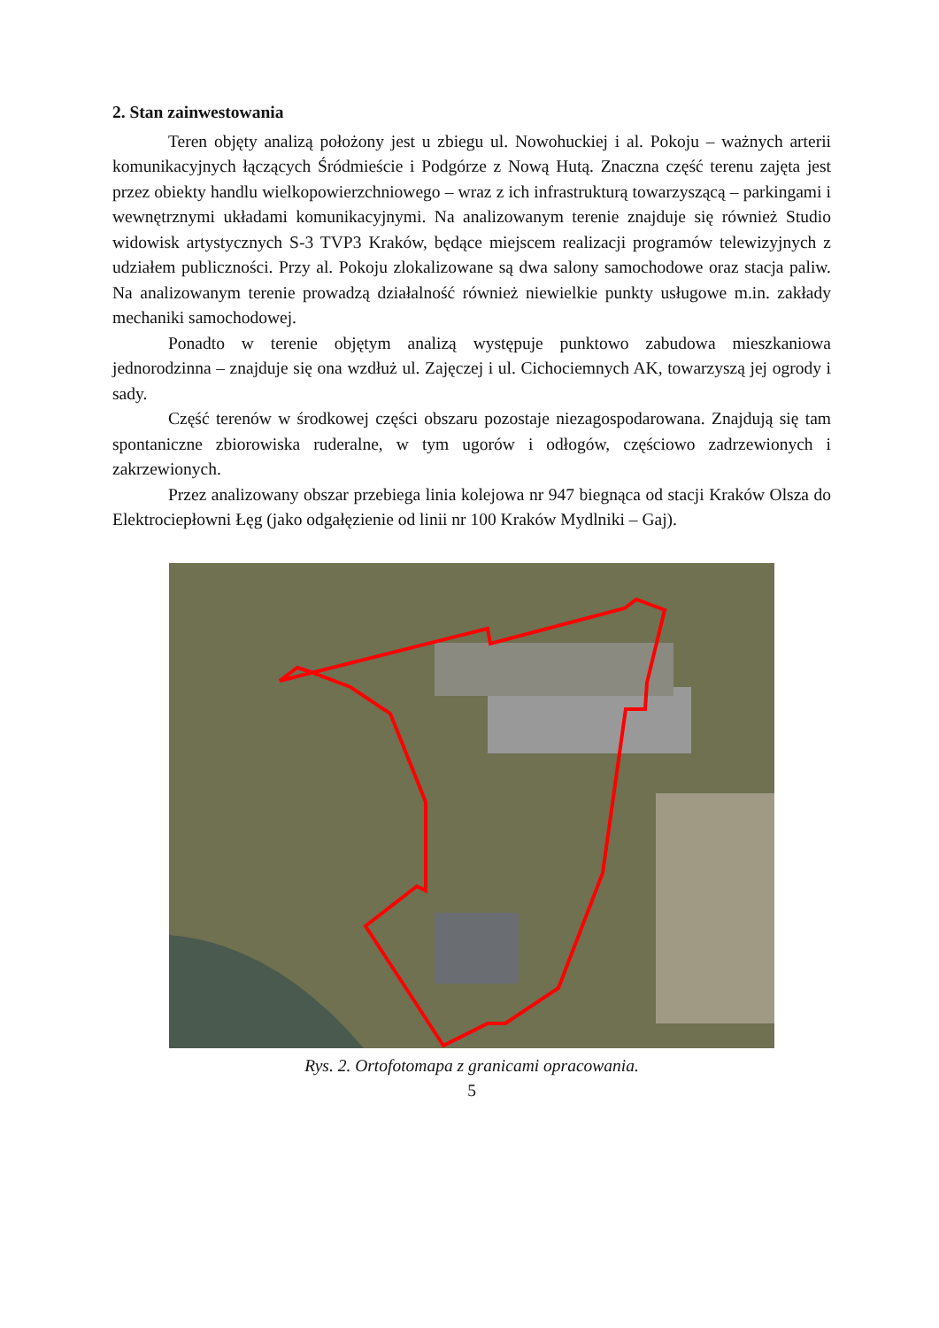2. Stan zainwestowania
Teren objęty analizą położony jest u zbiegu ul. Nowohuckiej i al. Pokoju – ważnych arterii komunikacyjnych łączących Śródmieście i Podgórze z Nową Hutą. Znaczna część terenu zajęta jest przez obiekty handlu wielkopowierzchniowego – wraz z ich infrastrukturą towarzyszącą – parkingami i wewnętrznymi układami komunikacyjnymi. Na analizowanym terenie znajduje się również Studio widowisk artystycznych S-3 TVP3 Kraków, będące miejscem realizacji programów telewizyjnych z udziałem publiczności. Przy al. Pokoju zlokalizowane są dwa salony samochodowe oraz stacja paliw. Na analizowanym terenie prowadzą działalność również niewielkie punkty usługowe m.in. zakłady mechaniki samochodowej.
Ponadto w terenie objętym analizą występuje punktowo zabudowa mieszkaniowa jednorodzinna – znajduje się ona wzdłuż ul. Zajęczej i ul. Cichociemnych AK, towarzyszą jej ogrody i sady.
Część terenów w środkowej części obszaru pozostaje niezagospodarowana. Znajdują się tam spontaniczne zbiorowiska ruderalne, w tym ugorów i odłogów, częściowo zadrzewionych i zakrzewionych.
Przez analizowany obszar przebiega linia kolejowa nr 947 biegnąca od stacji Kraków Olsza do Elektrociepłowni Łęg (jako odgałęzienie od linii nr 100 Kraków Mydlniki – Gaj).
Rys. 2. Ortofotomapa z granicami opracowania.
5